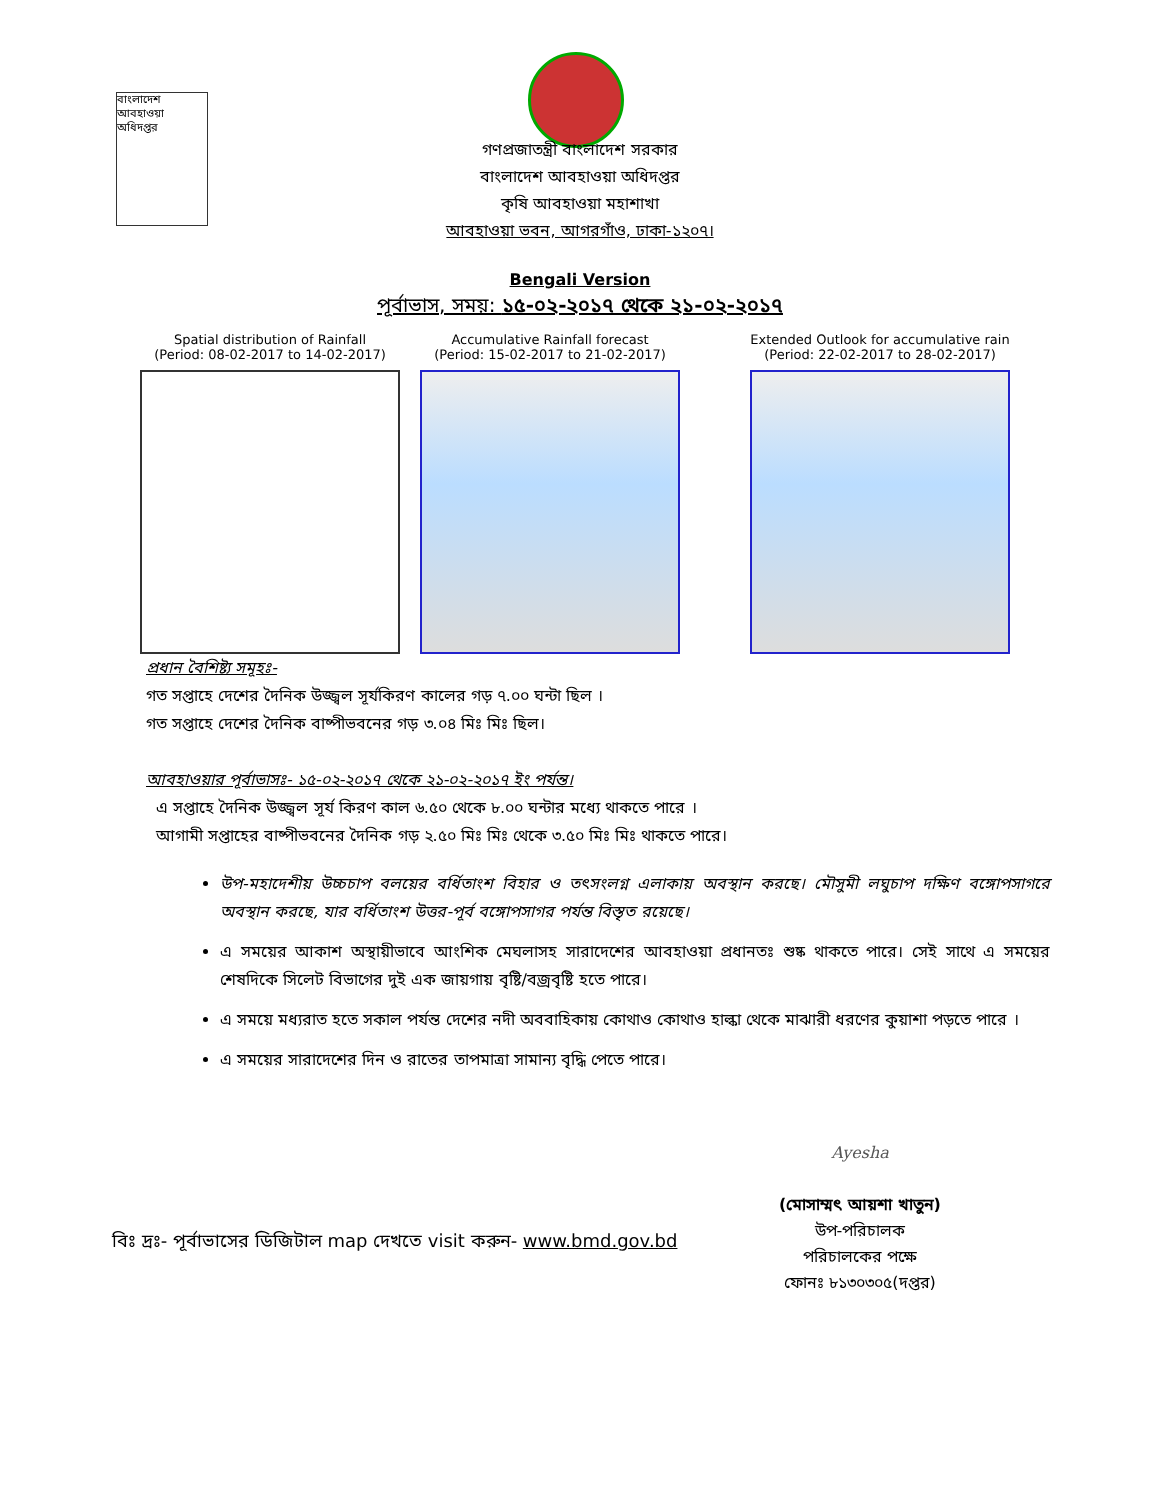বাংলাদেশ আবহাওয়া অধিদপ্তর
গণপ্রজাতন্ত্রী বাংলাদেশ সরকার
বাংলাদেশ আবহাওয়া অধিদপ্তর
কৃষি আবহাওয়া মহাশাখা
আবহাওয়া ভবন, আগরগাঁও, ঢাকা-১২০৭।
Bengali Version
পূর্বাভাস, সময়: ১৫-০২-২০১৭ থেকে ২১-০২-২০১৭
Spatial distribution of Rainfall
(Period: 08-02-2017 to 14-02-2017)
Accumulative Rainfall forecast
(Period: 15-02-2017 to 21-02-2017)
Extended Outlook for accumulative rain
(Period: 22-02-2017 to 28-02-2017)
প্রধান বৈশিষ্ট্য সমূহঃ-
গত সপ্তাহে দেশের দৈনিক উজ্জ্বল সূর্যকিরণ কালের গড় ৭.০০ ঘন্টা ছিল ।
গত সপ্তাহে দেশের দৈনিক বাষ্পীভবনের গড় ৩.০৪ মিঃ মিঃ ছিল।
আবহাওয়ার পূর্বাভাসঃ- ১৫-০২-২০১৭ থেকে ২১-০২-২০১৭ ইং পর্যন্ত।
এ সপ্তাহে দৈনিক উজ্জ্বল সূর্য কিরণ কাল ৬.৫০ থেকে ৮.০০ ঘন্টার মধ্যে থাকতে পারে ।
আগামী সপ্তাহের বাষ্পীভবনের দৈনিক গড় ২.৫০ মিঃ মিঃ থেকে ৩.৫০ মিঃ মিঃ থাকতে পারে।
উপ-মহাদেশীয় উচ্চচাপ বলয়ের বর্ধিতাংশ বিহার ও তৎসংলগ্ন এলাকায় অবস্থান করছে। মৌসুমী লঘুচাপ দক্ষিণ বঙ্গোপসাগরে অবস্থান করছে, যার বর্ধিতাংশ উত্তর-পূর্ব বঙ্গোপসাগর পর্যন্ত বিস্তৃত রয়েছে।
এ সময়ের আকাশ অস্থায়ীভাবে আংশিক মেঘলাসহ সারাদেশের আবহাওয়া প্রধানতঃ শুষ্ক থাকতে পারে। সেই সাথে এ সময়ের শেষদিকে সিলেট বিভাগের দুই এক জায়গায় বৃষ্টি/বজ্রবৃষ্টি হতে পারে।
এ সময়ে মধ্যরাত হতে সকাল পর্যন্ত দেশের নদী অববাহিকায় কোথাও কোথাও হাল্কা থেকে মাঝারী ধরণের কুয়াশা পড়তে পারে ।
এ সময়ের সারাদেশের দিন ও রাতের তাপমাত্রা সামান্য বৃদ্ধি পেতে পারে।
Ayesha
(মোসাম্মৎ আয়শা খাতুন)
উপ-পরিচালক
পরিচালকের পক্ষে
ফোনঃ ৮১৩০৩০৫(দপ্তর)
বিঃ দ্রঃ- পূর্বাভাসের ডিজিটাল map দেখতে visit করুন- www.bmd.gov.bd